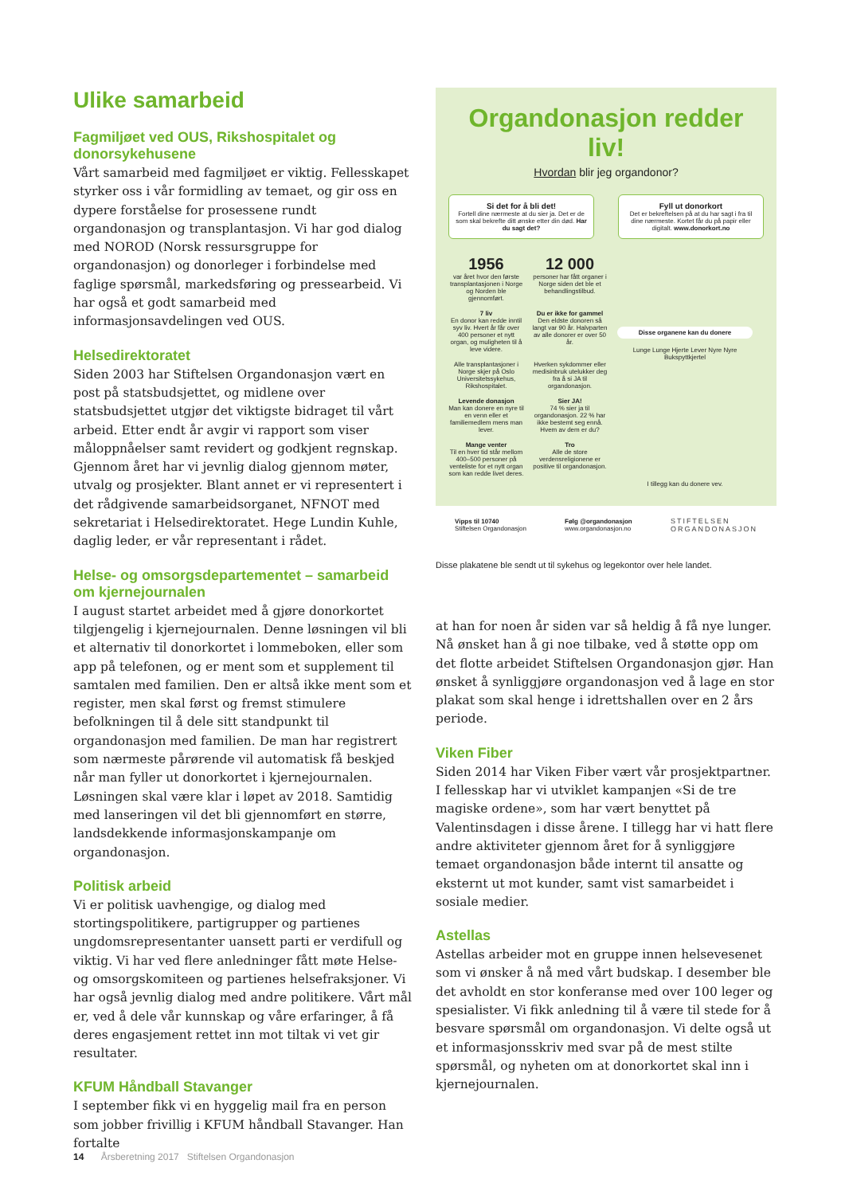Ulike samarbeid
Fagmiljøet ved OUS, Rikshospitalet og donorsykehusene
Vårt samarbeid med fagmiljøet er viktig. Fellesskapet styrker oss i vår formidling av temaet, og gir oss en dypere forståelse for prosessene rundt organdonasjon og transplantasjon. Vi har god dialog med NOROD (Norsk ressursgruppe for organdonasjon) og donorleger i forbindelse med faglige spørsmål, markedsføring og pressearbeid. Vi har også et godt samarbeid med informasjonsavdelingen ved OUS.
Helsedirektoratet
Siden 2003 har Stiftelsen Organdonasjon vært en post på statsbudsjettet, og midlene over statsbudsjettet utgjør det viktigste bidraget til vårt arbeid. Etter endt år avgir vi rapport som viser måloppnåelser samt revidert og godkjent regnskap. Gjennom året har vi jevnlig dialog gjennom møter, utvalg og prosjekter. Blant annet er vi representert i det rådgivende samarbeidsorganet, NFNOT med sekretariat i Helsedirektoratet. Hege Lundin Kuhle, daglig leder, er vår representant i rådet.
Helse- og omsorgsdepartementet – samarbeid om kjernejournalen
I august startet arbeidet med å gjøre donorkortet tilgjengelig i kjernejournalen. Denne løsningen vil bli et alternativ til donorkortet i lommeboken, eller som app på telefonen, og er ment som et supplement til samtalen med familien. Den er altså ikke ment som et register, men skal først og fremst stimulere befolkningen til å dele sitt standpunkt til organdonasjon med familien. De man har registrert som nærmeste pårørende vil automatisk få beskjed når man fyller ut donorkortet i kjernejournalen. Løsningen skal være klar i løpet av 2018. Samtidig med lanseringen vil det bli gjennomført en større, landsdekkende informasjonskampanje om organdonasjon.
Politisk arbeid
Vi er politisk uavhengige, og dialog med stortingspolitikere, partigrupper og partienes ungdomsrepresentanter uansett parti er verdifull og viktig. Vi har ved flere anledninger fått møte Helse- og omsorgskomiteen og partienes helsefraksjoner. Vi har også jevnlig dialog med andre politikere. Vårt mål er, ved å dele vår kunnskap og våre erfaringer, å få deres engasjement rettet inn mot tiltak vi vet gir resultater.
KFUM Håndball Stavanger
I september fikk vi en hyggelig mail fra en person som jobber frivillig i KFUM håndball Stavanger. Han fortalte
Organdonasjon redder liv!
Hvordan blir jeg organdonor?
Si det for å bli det!
Fortell dine nærmeste at du sier ja. Det er de som skal bekrefte ditt ønske etter din død. Har du sagt det?
Fyll ut donorkort
Det er bekreftelsen på at du har sagt i fra til dine nærmeste. Kortet får du på papir eller digitalt. www.donorkort.no
1956
var året hvor den første transplantasjonen i Norge og Norden ble gjennomført.
12 000
personer har fått organer i Norge siden det ble et behandlingstilbud.
7 liv
En donor kan redde inntil syv liv. Hvert år får over 400 personer et nytt organ, og muligheten til å leve videre.
Du er ikke for gammel
Den eldste donoren så langt var 90 år. Halvparten av alle donorer er over 50 år.
Alle transplantasjoner i Norge skjer på Oslo Universitetssykehus, Rikshospitalet.
Hverken sykdommer eller medisinbruk utelukker deg fra å si JA til organdonasjon.
Levende donasjon
Man kan donere en nyre til en venn eller et familiemedlem mens man lever.
Sier JA!
74 % sier ja til organdonasjon. 22 % har ikke bestemt seg ennå. Hvem av dem er du?
Mange venter
Til en hver tid står mellom 400–500 personer på venteliste for et nytt organ som kan redde livet deres.
Tro
Alle de store verdensreligionene er positive til organdonasjon.
Disse organene kan du donere
Lunge Lunge Hjerte Lever Nyre Nyre Bukspyttkjertel
I tillegg kan du donere vev.
Vipps til 10740
Stiftelsen Organdonasjon
Følg @organdonasjon
www.organdonasjon.no
STIFTELSEN
ORGANDONASJON
Disse plakatene ble sendt ut til sykehus og legekontor over hele landet.
at han for noen år siden var så heldig å få nye lunger. Nå ønsket han å gi noe tilbake, ved å støtte opp om det flotte arbeidet Stiftelsen Organdonasjon gjør. Han ønsket å synliggjøre organdonasjon ved å lage en stor plakat som skal henge i idrettshallen over en 2 års periode.
Viken Fiber
Siden 2014 har Viken Fiber vært vår prosjektpartner. I fellesskap har vi utviklet kampanjen «Si de tre magiske ordene», som har vært benyttet på Valentinsdagen i disse årene. I tillegg har vi hatt flere andre aktiviteter gjennom året for å synliggjøre temaet organdonasjon både internt til ansatte og eksternt ut mot kunder, samt vist samarbeidet i sosiale medier.
Astellas
Astellas arbeider mot en gruppe innen helsevesenet som vi ønsker å nå med vårt budskap. I desember ble det avholdt en stor konferanse med over 100 leger og spesialister. Vi fikk anledning til å være til stede for å besvare spørsmål om organdonasjon. Vi delte også ut et informasjonsskriv med svar på de mest stilte spørsmål, og nyheten om at donorkortet skal inn i kjernejournalen.
14 Årsberetning 2017 Stiftelsen Organdonasjon